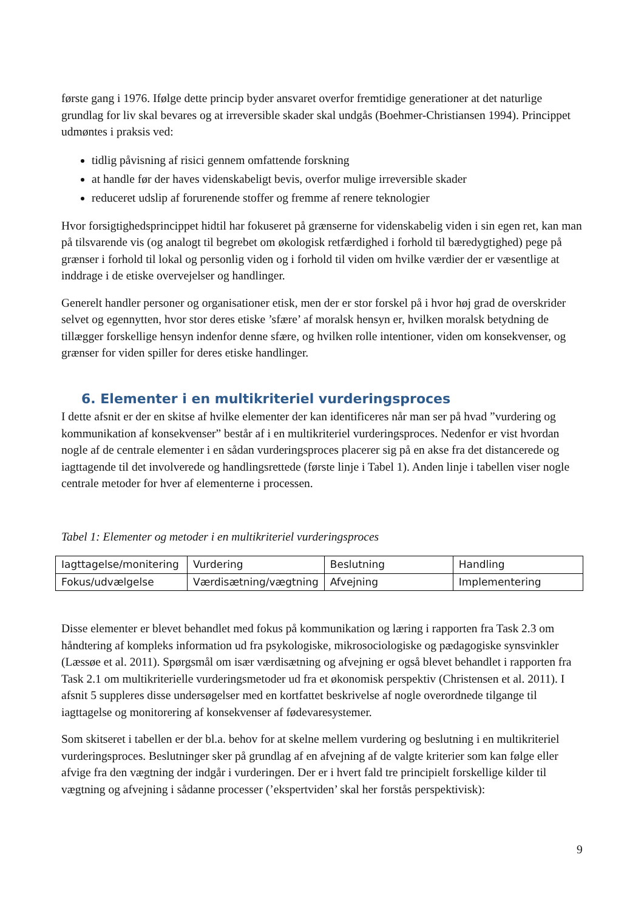første gang i 1976. Ifølge dette princip byder ansvaret overfor fremtidige generationer at det naturlige grundlag for liv skal bevares og at irreversible skader skal undgås (Boehmer-Christiansen 1994). Princippet udmøntes i praksis ved:
tidlig påvisning af risici gennem omfattende forskning
at handle før der haves videnskabeligt bevis, overfor mulige irreversible skader
reduceret udslip af forurenende stoffer og fremme af renere teknologier
Hvor forsigtighedsprincippet hidtil har fokuseret på grænserne for videnskabelig viden i sin egen ret, kan man på tilsvarende vis (og analogt til begrebet om økologisk retfærdighed i forhold til bæredygtighed) pege på grænser i forhold til lokal og personlig viden og i forhold til viden om hvilke værdier der er væsentlige at inddrage i de etiske overvejelser og handlinger.
Generelt handler personer og organisationer etisk, men der er stor forskel på i hvor høj grad de overskrider selvet og egennytten, hvor stor deres etiske ’sfære’ af moralsk hensyn er, hvilken moralsk betydning de tillægger forskellige hensyn indenfor denne sfære, og hvilken rolle intentioner, viden om konsekvenser, og grænser for viden spiller for deres etiske handlinger.
6. Elementer i en multikriteriel vurderingsproces
I dette afsnit er der en skitse af hvilke elementer der kan identificeres når man ser på hvad ”vurdering og kommunikation af konsekvenser” består af i en multikriteriel vurderingsproces. Nedenfor er vist hvordan nogle af de centrale elementer i en sådan vurderingsproces placerer sig på en akse fra det distancerede og iagttagende til det involverede og handlingsrettede (første linje i Tabel 1). Anden linje i tabellen viser nogle centrale metoder for hver af elementerne i processen.
Tabel 1: Elementer og metoder i en multikriteriel vurderingsproces
| Iagttagelse/monitering | Vurdering | Beslutning | Handling |
| Fokus/udvælgelse | Værdisætning/vægtning | Afvejning | Implementering |
Disse elementer er blevet behandlet med fokus på kommunikation og læring i rapporten fra Task 2.3 om håndtering af kompleks information ud fra psykologiske, mikrosociologiske og pædagogiske synsvinkler (Læssøe et al. 2011). Spørgsmål om især værdisætning og afvejning er også blevet behandlet i rapporten fra Task 2.1 om multikriterielle vurderingsmetoder ud fra et økonomisk perspektiv (Christensen et al. 2011). I afsnit 5 suppleres disse undersøgelser med en kortfattet beskrivelse af nogle overordnede tilgange til iagttagelse og monitorering af konsekvenser af fødevaresystemer.
Som skitseret i tabellen er der bl.a. behov for at skelne mellem vurdering og beslutning i en multikriteriel vurderingsproces. Beslutninger sker på grundlag af en afvejning af de valgte kriterier som kan følge eller afvige fra den vægtning der indgår i vurderingen. Der er i hvert fald tre principielt forskellige kilder til vægtning og afvejning i sådanne processer (’ekspertviden’ skal her forstås perspektivisk):
9